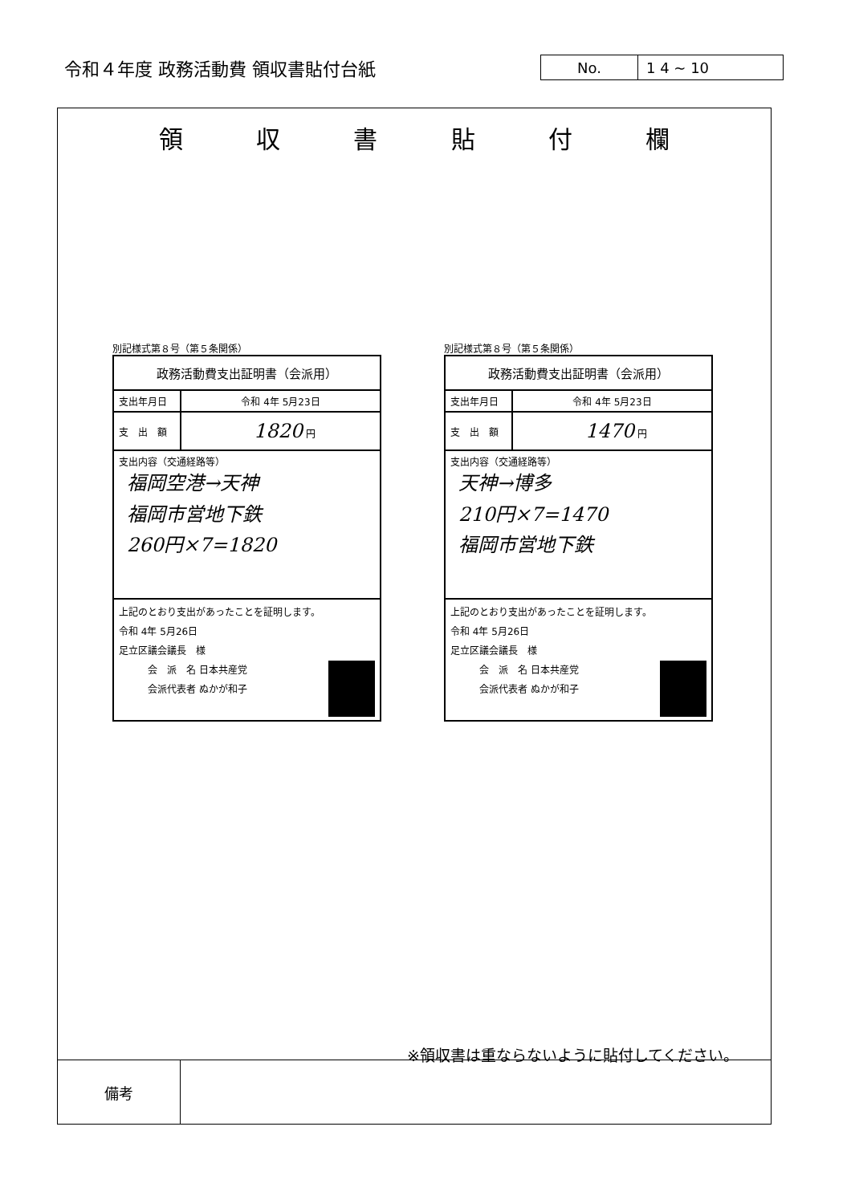令和４年度 政務活動費 領収書貼付台紙
| No. | 1 4 ~ 10 |
領収書貼付欄
別記様式第８号（第５条関係）
| 政務活動費支出証明書（会派用） | |
| 支出年月日 | 令和 4年 5月23日 |
| 支 出 額 | 1820 円 |
| 支出内容（交通経路等） 福岡空港→天神 福岡市営地下鉄 260円×7=1820 | |
| 上記のとおり支出があったことを証明します。 令和 4年 5月26日 足立区議会議長 様 会 派 名 日本共産党 会派代表者 ぬかが和子 | |
別記様式第８号（第５条関係）
| 政務活動費支出証明書（会派用） | |
| 支出年月日 | 令和 4年 5月23日 |
| 支 出 額 | 1470 円 |
| 支出内容（交通経路等） 天神→博多 210円×7=1470 福岡市営地下鉄 | |
| 上記のとおり支出があったことを証明します。 令和 4年 5月26日 足立区議会議長 様 会 派 名 日本共産党 会派代表者 ぬかが和子 | |
※領収書は重ならないように貼付してください。
| 備考 | |